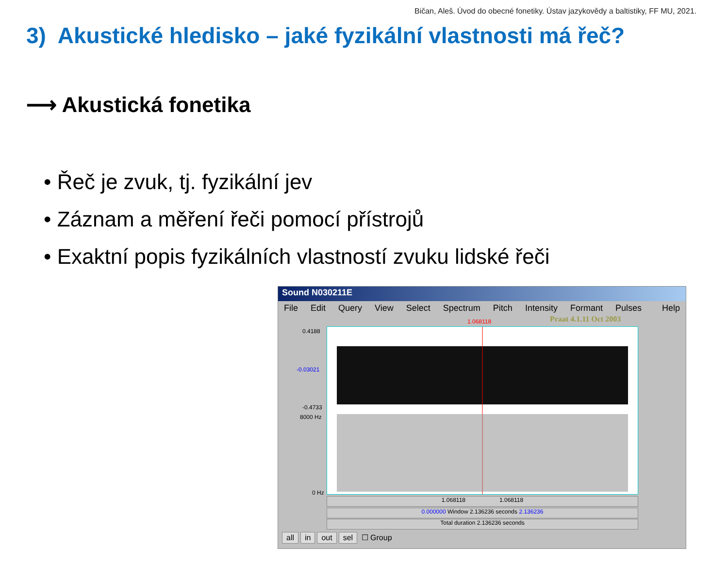Bičan, Aleš. Úvod do obecné fonetiky. Ústav jazykovědy a baltistiky, FF MU, 2021.
3) Akustické hledisko – jaké fyzikální vlastnosti má řeč?
⟶ Akustická fonetika
• Řeč je zvuk, tj. fyzikální jev
• Záznam a měření řeči pomocí přístrojů
• Exaktní popis fyzikálních vlastností zvuku lidské řeči
Sound N030211E
File Edit Query View Select Spectrum Pitch Intensity Formant Pulses Help
1.068118 Praat 4.1.11 Oct 2003
0.4188
-0.03021
-0.4733
8000 Hz
0 Hz
1.068118 1.068118
0.000000 Window 2.136236 seconds 2.136236
Total duration 2.136236 seconds
all in out sel ☐ Group